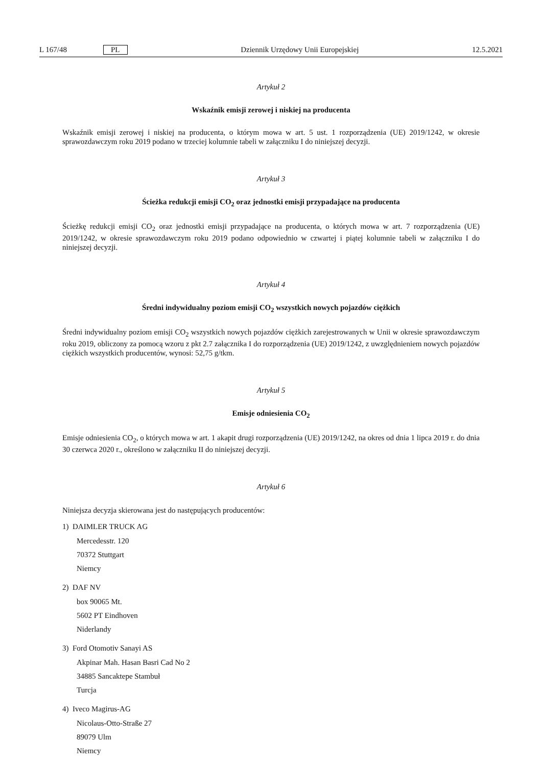L 167/48 PL Dziennik Urzędowy Unii Europejskiej 12.5.2021
Artykuł 2
Wskaźnik emisji zerowej i niskiej na producenta
Wskaźnik emisji zerowej i niskiej na producenta, o którym mowa w art. 5 ust. 1 rozporządzenia (UE) 2019/1242, w okresie sprawozdawczym roku 2019 podano w trzeciej kolumnie tabeli w załączniku I do niniejszej decyzji.
Artykuł 3
Ścieżka redukcji emisji CO<sub>2</sub> oraz jednostki emisji przypadające na producenta
Ścieżkę redukcji emisji CO<sub>2</sub> oraz jednostki emisji przypadające na producenta, o których mowa w art. 7 rozporządzenia (UE) 2019/1242, w okresie sprawozdawczym roku 2019 podano odpowiednio w czwartej i piątej kolumnie tabeli w załącz­niku I do niniejszej decyzji.
Artykuł 4
Średni indywidualny poziom emisji CO<sub>2</sub> wszystkich nowych pojazdów ciężkich
Średni indywidualny poziom emisji CO<sub>2</sub> wszystkich nowych pojazdów ciężkich zarejestrowanych w Unii w okresie spra­wozdawczym roku 2019, obliczony za pomocą wzoru z pkt 2.7 załącznika I do rozporządzenia (UE) 2019/1242, z uwz­ględnieniem nowych pojazdów ciężkich wszystkich producentów, wynosi: 52,75 g/tkm.
Artykuł 5
Emisje odniesienia CO<sub>2</sub>
Emisje odniesienia CO<sub>2</sub>, o których mowa w art. 1 akapit drugi rozporządzenia (UE) 2019/1242, na okres od dnia 1 lipca 2019 r. do dnia 30 czerwca 2020 r., określono w załączniku II do niniejszej decyzji.
Artykuł 6
Niniejsza decyzja skierowana jest do następujących producentów:
1) DAIMLER TRUCK AG
Mercedesstr. 120
70372 Stuttgart
Niemcy
2) DAF NV
box 90065 Mt.
5602 PT Eindhoven
Niderlandy
3) Ford Otomotiv Sanayi AS
Akpinar Mah. Hasan Basri Cad No 2
34885 Sancaktepe Stambuł
Turcja
4) Iveco Magirus-AG
Nicolaus-Otto-Straße 27
89079 Ulm
Niemcy